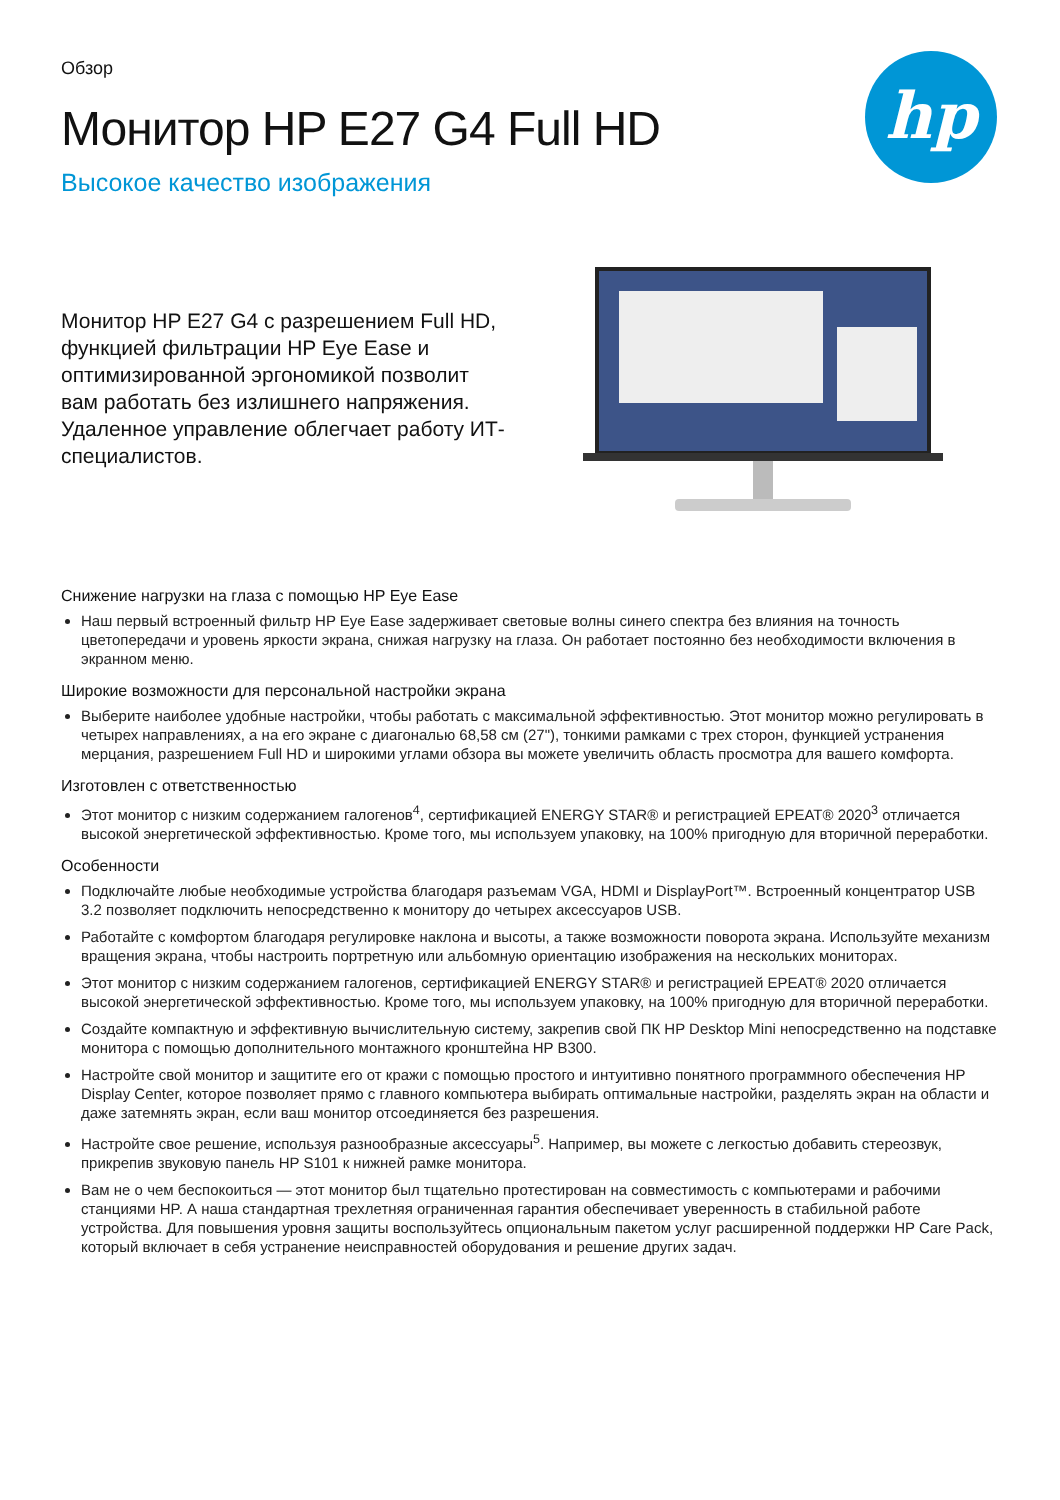hp
Обзор
Монитор HP E27 G4 Full HD
Высокое качество изображения
Монитор HP E27 G4 с разрешением Full HD, функцией фильтрации HP Eye Ease и оптимизированной эргономикой позволит вам работать без излишнего напряжения. Удаленное управление облегчает работу ИТ-специалистов.
Снижение нагрузки на глаза с помощью HP Eye Ease
Наш первый встроенный фильтр HP Eye Ease задерживает световые волны синего спектра без влияния на точность цветопередачи и уровень яркости экрана, снижая нагрузку на глаза. Он работает постоянно без необходимости включения в экранном меню.
Широкие возможности для персональной настройки экрана
Выберите наиболее удобные настройки, чтобы работать с максимальной эффективностью. Этот монитор можно регулировать в четырех направлениях, а на его экране с диагональю 68,58 см (27"), тонкими рамками с трех сторон, функцией устранения мерцания, разрешением Full HD и широкими углами обзора вы можете увеличить область просмотра для вашего комфорта.
Изготовлен с ответственностью
Этот монитор с низким содержанием галогенов<sup>4</sup>, сертификацией ENERGY STAR® и регистрацией EPEAT® 2020<sup>3</sup> отличается высокой энергетической эффективностью. Кроме того, мы используем упаковку, на 100% пригодную для вторичной переработки.
Особенности
Подключайте любые необходимые устройства благодаря разъемам VGA, HDMI и DisplayPort™. Встроенный концентратор USB 3.2 позволяет подключить непосредственно к монитору до четырех аксессуаров USB.
Работайте с комфортом благодаря регулировке наклона и высоты, а также возможности поворота экрана. Используйте механизм вращения экрана, чтобы настроить портретную или альбомную ориентацию изображения на нескольких мониторах.
Этот монитор с низким содержанием галогенов, сертификацией ENERGY STAR® и регистрацией EPEAT® 2020 отличается высокой энергетической эффективностью. Кроме того, мы используем упаковку, на 100% пригодную для вторичной переработки.
Создайте компактную и эффективную вычислительную систему, закрепив свой ПК HP Desktop Mini непосредственно на подставке монитора с помощью дополнительного монтажного кронштейна HP B300.
Настройте свой монитор и защитите его от кражи с помощью простого и интуитивно понятного программного обеспечения HP Display Center, которое позволяет прямо с главного компьютера выбирать оптимальные настройки, разделять экран на области и даже затемнять экран, если ваш монитор отсоединяется без разрешения.
Настройте свое решение, используя разнообразные аксессуары<sup>5</sup>. Например, вы можете с легкостью добавить стереозвук, прикрепив звуковую панель HP S101 к нижней рамке монитора.
Вам не о чем беспокоиться — этот монитор был тщательно протестирован на совместимость с компьютерами и рабочими станциями HP. А наша стандартная трехлетняя ограниченная гарантия обеспечивает уверенность в стабильной работе устройства. Для повышения уровня защиты воспользуйтесь опциональным пакетом услуг расширенной поддержки HP Care Pack, который включает в себя устранение неисправностей оборудования и решение других задач.